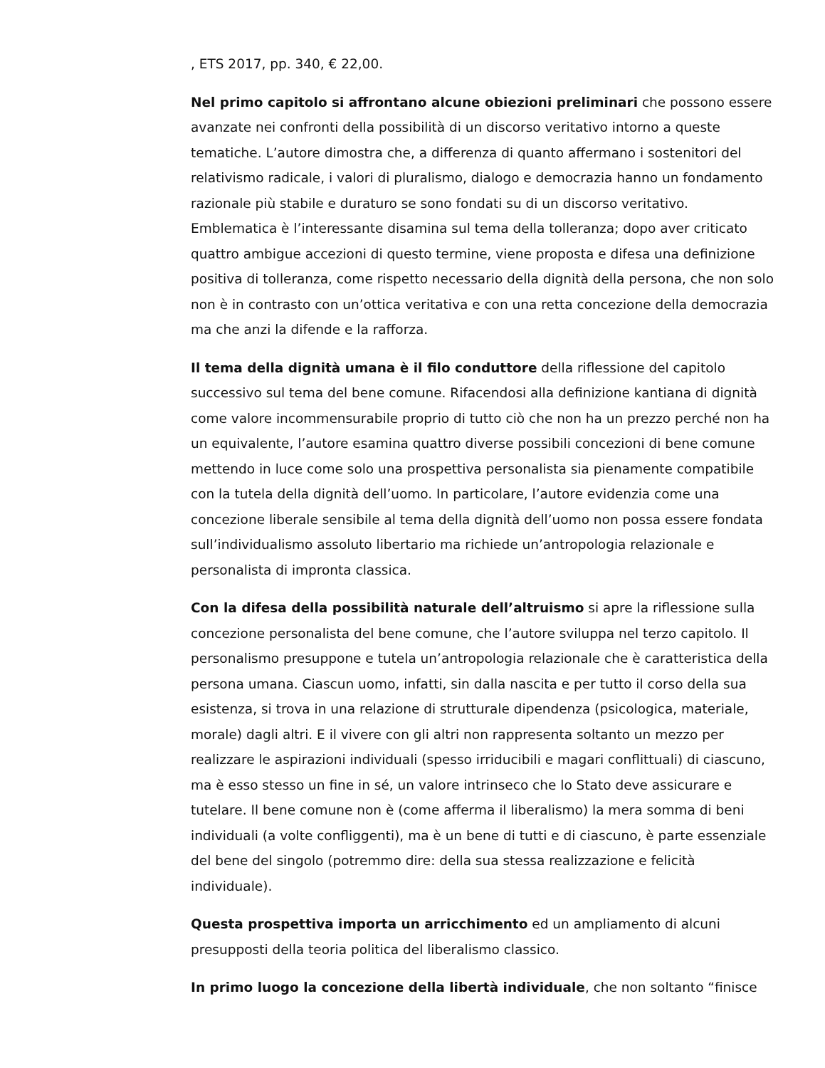, ETS 2017, pp. 340, € 22,00.
Nel primo capitolo si affrontano alcune obiezioni preliminari che possono essere avanzate nei confronti della possibilità di un discorso veritativo intorno a queste tematiche. L’autore dimostra che, a differenza di quanto affermano i sostenitori del relativismo radicale, i valori di pluralismo, dialogo e democrazia hanno un fondamento razionale più stabile e duraturo se sono fondati su di un discorso veritativo. Emblematica è l’interessante disamina sul tema della tolleranza; dopo aver criticato quattro ambigue accezioni di questo termine, viene proposta e difesa una definizione positiva di tolleranza, come rispetto necessario della dignità della persona, che non solo non è in contrasto con un’ottica veritativa e con una retta concezione della democrazia ma che anzi la difende e la rafforza.
Il tema della dignità umana è il filo conduttore della riflessione del capitolo successivo sul tema del bene comune. Rifacendosi alla definizione kantiana di dignità come valore incommensurabile proprio di tutto ciò che non ha un prezzo perché non ha un equivalente, l’autore esamina quattro diverse possibili concezioni di bene comune mettendo in luce come solo una prospettiva personalista sia pienamente compatibile con la tutela della dignità dell’uomo. In particolare, l’autore evidenzia come una concezione liberale sensibile al tema della dignità dell’uomo non possa essere fondata sull’individualismo assoluto libertario ma richiede un’antropologia relazionale e personalista di impronta classica.
Con la difesa della possibilità naturale dell’altruismo si apre la riflessione sulla concezione personalista del bene comune, che l’autore sviluppa nel terzo capitolo. Il personalismo presuppone e tutela un’antropologia relazionale che è caratteristica della persona umana. Ciascun uomo, infatti, sin dalla nascita e per tutto il corso della sua esistenza, si trova in una relazione di strutturale dipendenza (psicologica, materiale, morale) dagli altri. E il vivere con gli altri non rappresenta soltanto un mezzo per realizzare le aspirazioni individuali (spesso irriducibili e magari conflittuali) di ciascuno, ma è esso stesso un fine in sé, un valore intrinseco che lo Stato deve assicurare e tutelare. Il bene comune non è (come afferma il liberalismo) la mera somma di beni individuali (a volte confliggenti), ma è un bene di tutti e di ciascuno, è parte essenziale del bene del singolo (potremmo dire: della sua stessa realizzazione e felicità individuale).
Questa prospettiva importa un arricchimento ed un ampliamento di alcuni presupposti della teoria politica del liberalismo classico.
In primo luogo la concezione della libertà individuale, che non soltanto “finisce